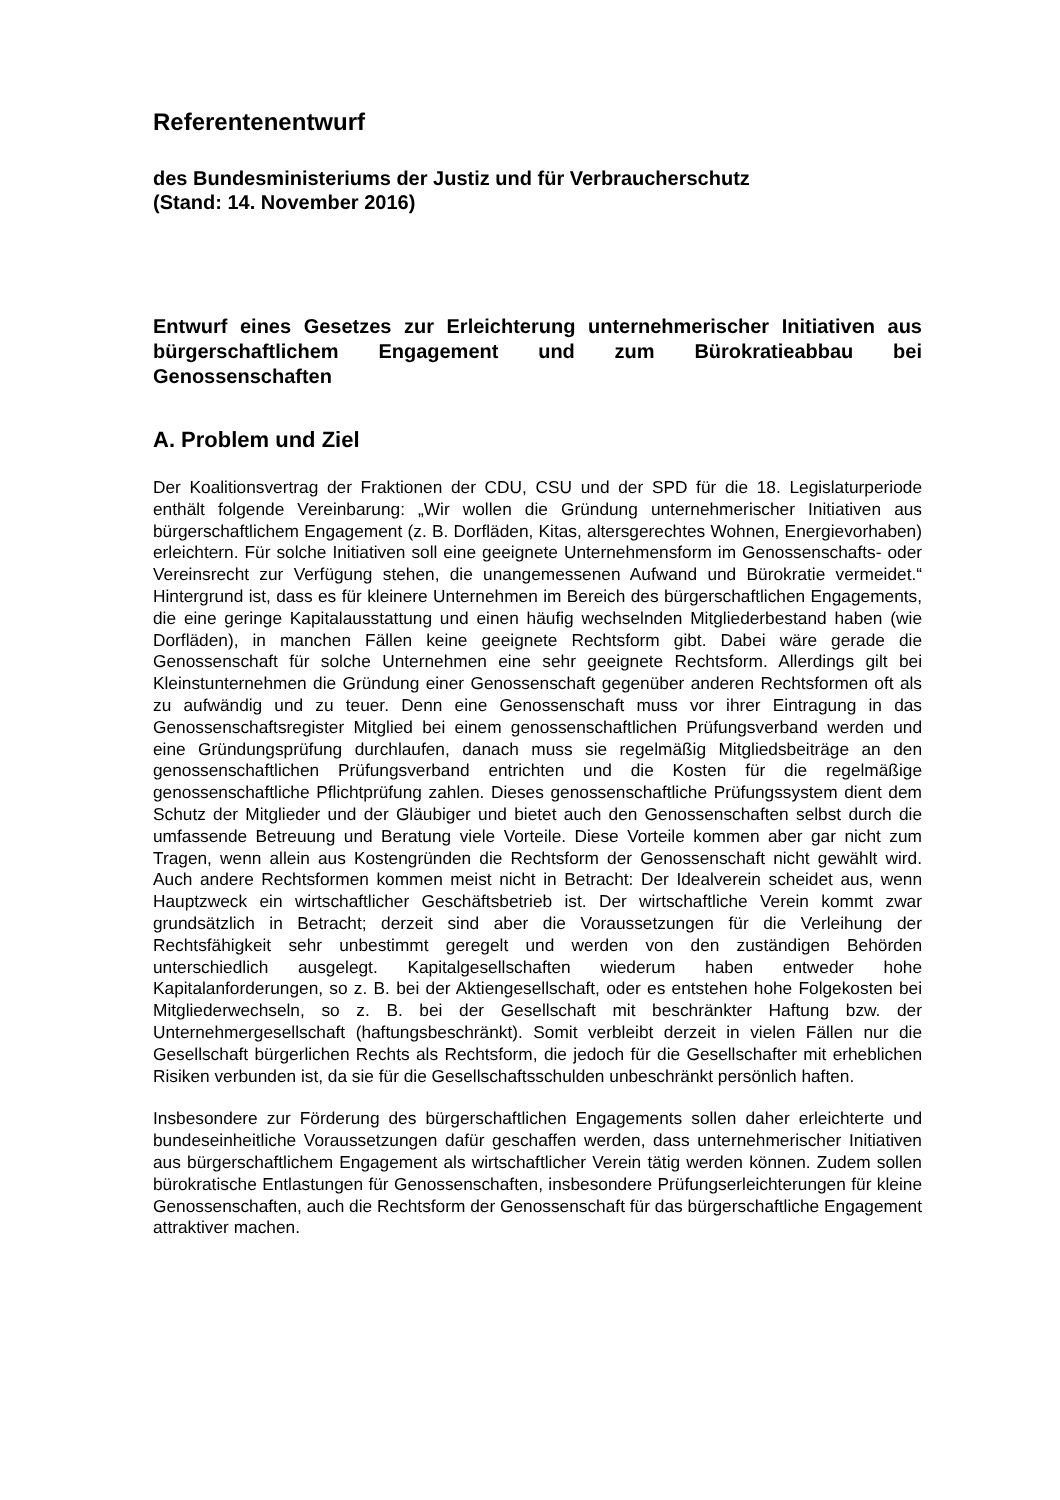Referentenentwurf
des Bundesministeriums der Justiz und für Verbraucherschutz
(Stand: 14. November 2016)
Entwurf eines Gesetzes zur Erleichterung unternehmerischer Initiativen aus bürgerschaftlichem Engagement und zum Bürokratieabbau bei Genossenschaften
A. Problem und Ziel
Der Koalitionsvertrag der Fraktionen der CDU, CSU und der SPD für die 18. Legislaturperiode enthält folgende Vereinbarung: „Wir wollen die Gründung unternehmerischer Initiativen aus bürgerschaftlichem Engagement (z. B. Dorfläden, Kitas, altersgerechtes Wohnen, Energievorhaben) erleichtern. Für solche Initiativen soll eine geeignete Unternehmensform im Genossenschafts- oder Vereinsrecht zur Verfügung stehen, die unangemessenen Aufwand und Bürokratie vermeidet.“ Hintergrund ist, dass es für kleinere Unternehmen im Bereich des bürgerschaftlichen Engagements, die eine geringe Kapitalausstattung und einen häufig wechselnden Mitgliederbestand haben (wie Dorfläden), in manchen Fällen keine geeignete Rechtsform gibt. Dabei wäre gerade die Genossenschaft für solche Unternehmen eine sehr geeignete Rechtsform. Allerdings gilt bei Kleinstunternehmen die Gründung einer Genossenschaft gegenüber anderen Rechtsformen oft als zu aufwändig und zu teuer. Denn eine Genossenschaft muss vor ihrer Eintragung in das Genossenschaftsregister Mitglied bei einem genossenschaftlichen Prüfungsverband werden und eine Gründungsprüfung durchlaufen, danach muss sie regelmäßig Mitgliedsbeiträge an den genossenschaftlichen Prüfungsverband entrichten und die Kosten für die regelmäßige genossenschaftliche Pflichtprüfung zahlen. Dieses genossenschaftliche Prüfungssystem dient dem Schutz der Mitglieder und der Gläubiger und bietet auch den Genossenschaften selbst durch die umfassende Betreuung und Beratung viele Vorteile. Diese Vorteile kommen aber gar nicht zum Tragen, wenn allein aus Kostengründen die Rechtsform der Genossenschaft nicht gewählt wird. Auch andere Rechtsformen kommen meist nicht in Betracht: Der Idealverein scheidet aus, wenn Hauptzweck ein wirtschaftlicher Geschäftsbetrieb ist. Der wirtschaftliche Verein kommt zwar grundsätzlich in Betracht; derzeit sind aber die Voraussetzungen für die Verleihung der Rechtsfähigkeit sehr unbestimmt geregelt und werden von den zuständigen Behörden unterschiedlich ausgelegt. Kapitalgesellschaften wiederum haben entweder hohe Kapitalanforderungen, so z. B. bei der Aktiengesellschaft, oder es entstehen hohe Folgekosten bei Mitgliederwechseln, so z. B. bei der Gesellschaft mit beschränkter Haftung bzw. der Unternehmergesellschaft (haftungsbeschränkt). Somit verbleibt derzeit in vielen Fällen nur die Gesellschaft bürgerlichen Rechts als Rechtsform, die jedoch für die Gesellschafter mit erheblichen Risiken verbunden ist, da sie für die Gesellschaftsschulden unbeschränkt persönlich haften.
Insbesondere zur Förderung des bürgerschaftlichen Engagements sollen daher erleichterte und bundeseinheitliche Voraussetzungen dafür geschaffen werden, dass unternehmerischer Initiativen aus bürgerschaftlichem Engagement als wirtschaftlicher Verein tätig werden können. Zudem sollen bürokratische Entlastungen für Genossenschaften, insbesondere Prüfungserleichterungen für kleine Genossenschaften, auch die Rechtsform der Genossenschaft für das bürgerschaftliche Engagement attraktiver machen.